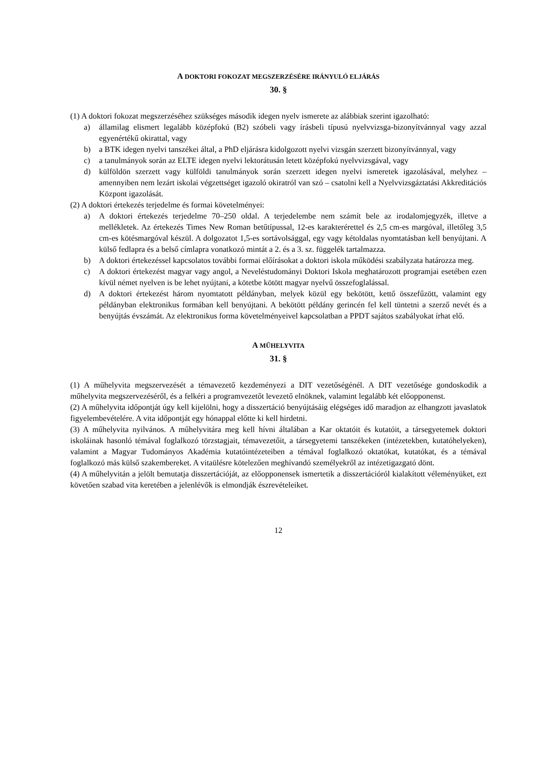A DOKTORI FOKOZAT MEGSZERZÉSÉRE IRÁNYULÓ ELJÁRÁS
30. §
(1) A doktori fokozat megszerzéséhez szükséges második idegen nyelv ismerete az alábbiak szerint igazolható:
a) államilag elismert legalább középfokú (B2) szóbeli vagy írásbeli típusú nyelvvizsga-bizonyítvánnyal vagy azzal egyenértékű okirattal, vagy
b) a BTK idegen nyelvi tanszékei által, a PhD eljárásra kidolgozott nyelvi vizsgán szerzett bizonyítvánnyal, vagy
c) a tanulmányok során az ELTE idegen nyelvi lektorátusán letett középfokú nyelvvizsgával, vagy
d) külföldön szerzett vagy külföldi tanulmányok során szerzett idegen nyelvi ismeretek igazolásával, melyhez – amennyiben nem lezárt iskolai végzettséget igazoló okiratról van szó – csatolni kell a Nyelvvizsgáztatási Akkreditációs Központ igazolását.
(2) A doktori értekezés terjedelme és formai követelményei:
a) A doktori értekezés terjedelme 70–250 oldal. A terjedelembe nem számít bele az irodalomjegyzék, illetve a mellékletek. Az értekezés Times New Roman betűtípussal, 12-es karakterérettel és 2,5 cm-es margóval, illetőleg 3,5 cm-es kötésmargóval készül. A dolgozatot 1,5-es sortávolsággal, egy vagy kétoldalas nyomtatásban kell benyújtani. A külső fedlapra és a belső címlapra vonatkozó mintát a 2. és a 3. sz. függelék tartalmazza.
b) A doktori értekezéssel kapcsolatos további formai előírásokat a doktori iskola működési szabályzata határozza meg.
c) A doktori értekezést magyar vagy angol, a Neveléstudományi Doktori Iskola meghatározott programjai esetében ezen kívül német nyelven is be lehet nyújtani, a kötetbe kötött magyar nyelvű összefoglalással.
d) A doktori értekezést három nyomtatott példányban, melyek közül egy bekötött, kettő összefűzött, valamint egy példányban elektronikus formában kell benyújtani. A bekötött példány gerincén fel kell tüntetni a szerző nevét és a benyújtás évszámát. Az elektronikus forma követelményeivel kapcsolatban a PPDT sajátos szabályokat írhat elő.
A MŰHELYVITA
31. §
(1) A műhelyvita megszervezését a témavezető kezdeményezi a DIT vezetőségénél. A DIT vezetősége gondoskodik a műhelyvita megszervezéséről, és a felkéri a programvezetőt levezető elnöknek, valamint legalább két előopponenst.
(2) A műhelyvita időpontját úgy kell kijelölni, hogy a disszertáció benyújtásáig elégséges idő maradjon az elhangzott javaslatok figyelembevételére. A vita időpontját egy hónappal előtte ki kell hirdetni.
(3) A műhelyvita nyilvános. A műhelyvitára meg kell hívni általában a Kar oktatóit és kutatóit, a társegyetemek doktori iskoláinak hasonló témával foglalkozó törzstagjait, témavezetőit, a társegyetemi tanszékeken (intézetekben, kutatóhelyeken), valamint a Magyar Tudományos Akadémia kutatóintézeteiben a témával foglalkozó oktatókat, kutatókat, és a témával foglalkozó más külső szakembereket. A vitaülésre kötelezően meghívandó személyekről az intézetigazgató dönt.
(4) A műhelyvitán a jelölt bemutatja disszertációját, az előopponensek ismertetik a disszertációról kialakított véleményüket, ezt követően szabad vita keretében a jelenlévők is elmondják észrevételeiket.
12